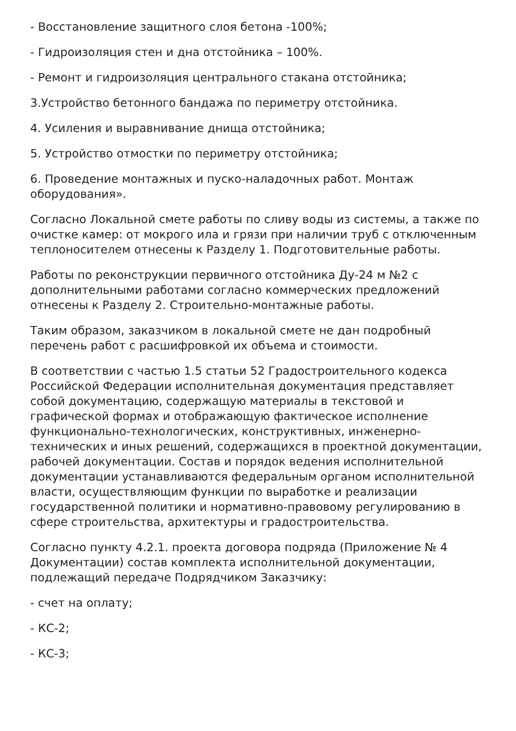- Восстановление защитного слоя бетона -100%;
- Гидроизоляция стен и дна отстойника – 100%.
- Ремонт и гидроизоляция центрального стакана отстойника;
3.Устройство бетонного бандажа по периметру отстойника.
4. Усиления и выравнивание днища отстойника;
5. Устройство отмостки по периметру отстойника;
6. Проведение монтажных и пуско-наладочных работ. Монтаж оборудования».
Согласно Локальной смете работы по сливу воды из системы, а также по очистке камер: от мокрого ила и грязи при наличии труб с отключенным теплоносителем отнесены к Разделу 1. Подготовительные работы.
Работы по реконструкции первичного отстойника Ду-24 м №2 с дополнительными работами согласно коммерческих предложений отнесены к Разделу 2. Строительно-монтажные работы.
Таким образом, заказчиком в локальной смете не дан подробный перечень работ с расшифровкой их объема и стоимости.
В соответствии с частью 1.5 статьи 52 Градостроительного кодекса Российской Федерации исполнительная документация представляет собой документацию, содержащую материалы в текстовой и графической формах и отображающую фактическое исполнение функционально-технологических, конструктивных, инженерно-технических и иных решений, содержащихся в проектной документации, рабочей документации. Состав и порядок ведения исполнительной документации устанавливаются федеральным органом исполнительной власти, осуществляющим функции по выработке и реализации государственной политики и нормативно-правовому регулированию в сфере строительства, архитектуры и градостроительства.
Согласно пункту 4.2.1. проекта договора подряда (Приложение № 4 Документации) состав комплекта исполнительной документации, подлежащий передаче Подрядчиком Заказчику:
- счет на оплату;
- КС-2;
- КС-3;